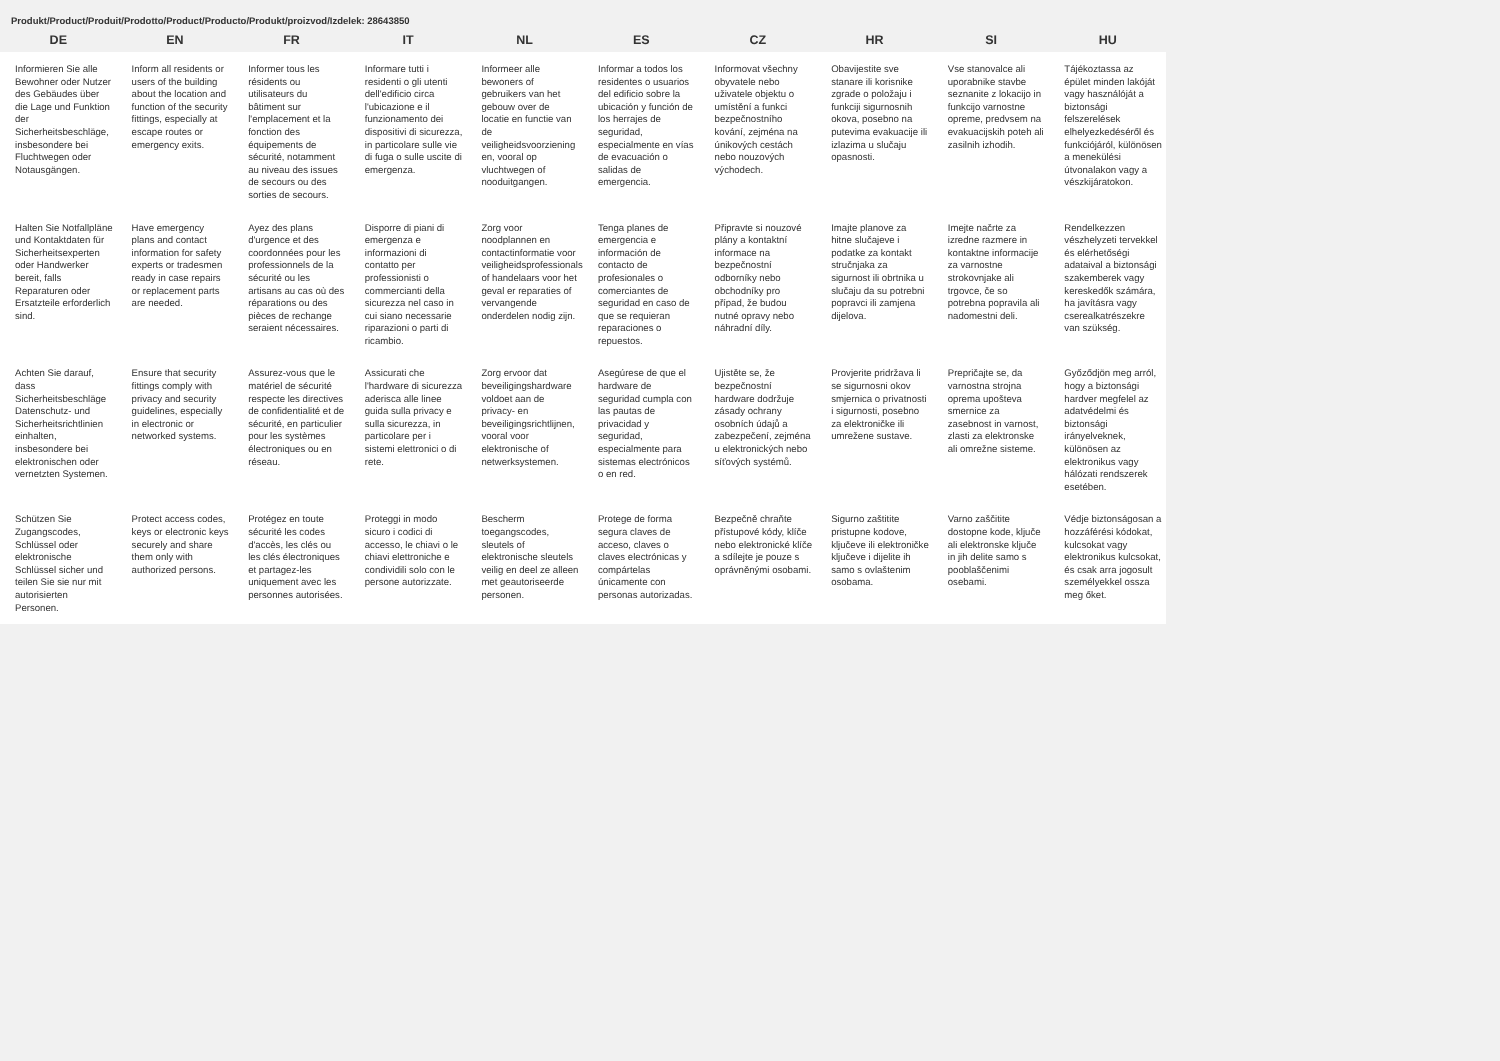Produkt/Product/Produit/Prodotto/Product/Producto/Produkt/proizvod/Izdelek: 28643850
| DE | EN | FR | IT | NL | ES | CZ | HR | SI | HU |
| --- | --- | --- | --- | --- | --- | --- | --- | --- | --- |
| Informieren Sie alle Bewohner oder Nutzer des Gebäudes über die Lage und Funktion der Sicherheitsbeschläge, insbesondere bei Fluchtwegen oder Notausgängen. | Inform all residents or users of the building about the location and function of the security fittings, especially at escape routes or emergency exits. | Informer tous les résidents ou utilisateurs du bâtiment sur l'emplacement et la fonction des équipements de sécurité, notamment au niveau des issues de secours ou des sorties de secours. | Informare tutti i residenti o gli utenti dell'edificio circa l'ubicazione e il funzionamento dei dispositivi di sicurezza, in particolare sulle vie di fuga o sulle uscite di emergenza. | Informeer alle bewoners of gebruikers van het gebouw over de locatie en functie van de veiligheidsvoorziening en, vooral op vluchtwegen of nooduitgangen. | Informar a todos los residentes o usuarios del edificio sobre la ubicación y función de los herrajes de seguridad, especialmente en vías de evacuación o salidas de emergencia. | Informovat všechny obyvatele nebo uživatele objektu o umístění a funkci bezpečnostního kování, zejména na únikových cestách nebo nouzových východech. | Obavijestite sve stanare ili korisnike zgrade o položaju i funkciji sigurnosnih okova, posebno na putevima evakuacije ili izlazima u slučaju opasnosti. | Vse stanovalce ali uporabnike stavbe seznanite z lokacijo in funkcijo varnostne opreme, predvsem na evakuacijskih poteh ali zasilnih izhodih. | Tájékoztassa az épület minden lakóját vagy használóját a biztonsági felszerelések elhelyezkedéséről és funkciójáról, különösen a menekülési útvonalakon vagy a vészkijáratokon. |
| Halten Sie Notfallpläne und Kontaktdaten für Sicherheitsexperten oder Handwerker bereit, falls Reparaturen oder Ersatzteile erforderlich sind. | Have emergency plans and contact information for safety experts or tradesmen ready in case repairs or replacement parts are needed. | Ayez des plans d'urgence et des coordonnées pour les professionnels de la sécurité ou les artisans au cas où des réparations ou des pièces de rechange seraient nécessaires. | Disporre di piani di emergenza e informazioni di contatto per professionisti o commercianti della sicurezza nel caso in cui siano necessarie riparazioni o parti di ricambio. | Zorg voor noodplannen en contactinformatie voor veiligheidsprofessionals of handelaars voor het geval er reparaties of vervangende onderdelen nodig zijn. | Tenga planes de emergencia e información de contacto de profesionales o comerciantes de seguridad en caso de que se requieran reparaciones o repuestos. | Připravte si nouzové plány a kontaktní informace na bezpečnostní odborníky nebo obchodníky pro případ, že budou nutné opravy nebo náhradní díly. | Imajte planove za hitne slučajeve i podatke za kontakt stručnjaka za sigurnost ili obrtnika u slučaju da su potrebni popravci ili zamjena dijelova. | Imejte načrte za izredne razmere in kontaktne informacije za varnostne strokovnjake ali trgovce, če so potrebna popravila ali nadomestni deli. | Rendelkezzen vészhelyzeti tervekkel és elérhetőségi adataival a biztonsági szakemberek vagy kereskedők számára, ha javításra vagy cserealkatrészekre van szükség. |
| Achten Sie darauf, dass Sicherheitsbeschläge Datenschutz- und Sicherheitsrichtlinien einhalten, insbesondere bei elektronischen oder vernetzten Systemen. | Ensure that security fittings comply with privacy and security guidelines, especially in electronic or networked systems. | Assurez-vous que le matériel de sécurité respecte les directives de confidentialité et de sécurité, en particulier pour les systèmes électroniques ou en réseau. | Assicurati che l'hardware di sicurezza aderisca alle linee guida sulla privacy e sulla sicurezza, in particolare per i sistemi elettronici o di rete. | Zorg ervoor dat beveiligingshardware voldoet aan de privacy- en beveiligingsrichtlijnen, vooral voor elektronische of netwerksystemen. | Asegúrese de que el hardware de seguridad cumpla con las pautas de privacidad y seguridad, especialmente para sistemas electrónicos o en red. | Ujistěte se, že bezpečnostní hardware dodržuje zásady ochrany osobních údajů a zabezpečení, zejména u elektronických nebo síťových systémů. | Provjerite pridržava li se sigurnosni okov smjernica o privatnosti i sigurnosti, posebno za elektroničke ili umrežene sustave. | Prepričajte se, da varnostna strojna oprema upošteva smernice za zasebnost in varnost, zlasti za elektronske ali omrežne sisteme. | Győződjön meg arról, hogy a biztonsági hardver megfelel az adatvédelmi és biztonsági irányelveknek, különösen az elektronikus vagy hálózati rendszerek esetében. |
| Schützen Sie Zugangscodes, Schlüssel oder elektronische Schlüssel sicher und teilen Sie sie nur mit autorisierten Personen. | Protect access codes, keys or electronic keys securely and share them only with authorized persons. | Protégez en toute sécurité les codes d'accès, les clés ou les clés électroniques et partagez-les uniquement avec les personnes autorisées. | Proteggi in modo sicuro i codici di accesso, le chiavi o le chiavi elettroniche e condividili solo con le persone autorizzate. | Bescherm toegangscodes, sleutels of elektronische sleutels veilig en deel ze alleen met geautoriseerde personen. | Protege de forma segura claves de acceso, claves o claves electrónicas y compártelas únicamente con personas autorizadas. | Bezpečně chraňte přístupové kódy, klíče nebo elektronické klíče a sdílejte je pouze s oprávněnými osobami. | Sigurno zaštitite pristupne kodove, ključeve ili elektroničke ključeve i dijelite ih samo s ovlaštenim osobama. | Varno zaščitite dostopne kode, ključe ali elektronske ključe in jih delite samo s pooblaščenimi osebami. | Védje biztonságosan a hozzáférési kódokat, kulcsokat vagy elektronikus kulcsokat, és csak arra jogosult személyekkel ossza meg őket. |